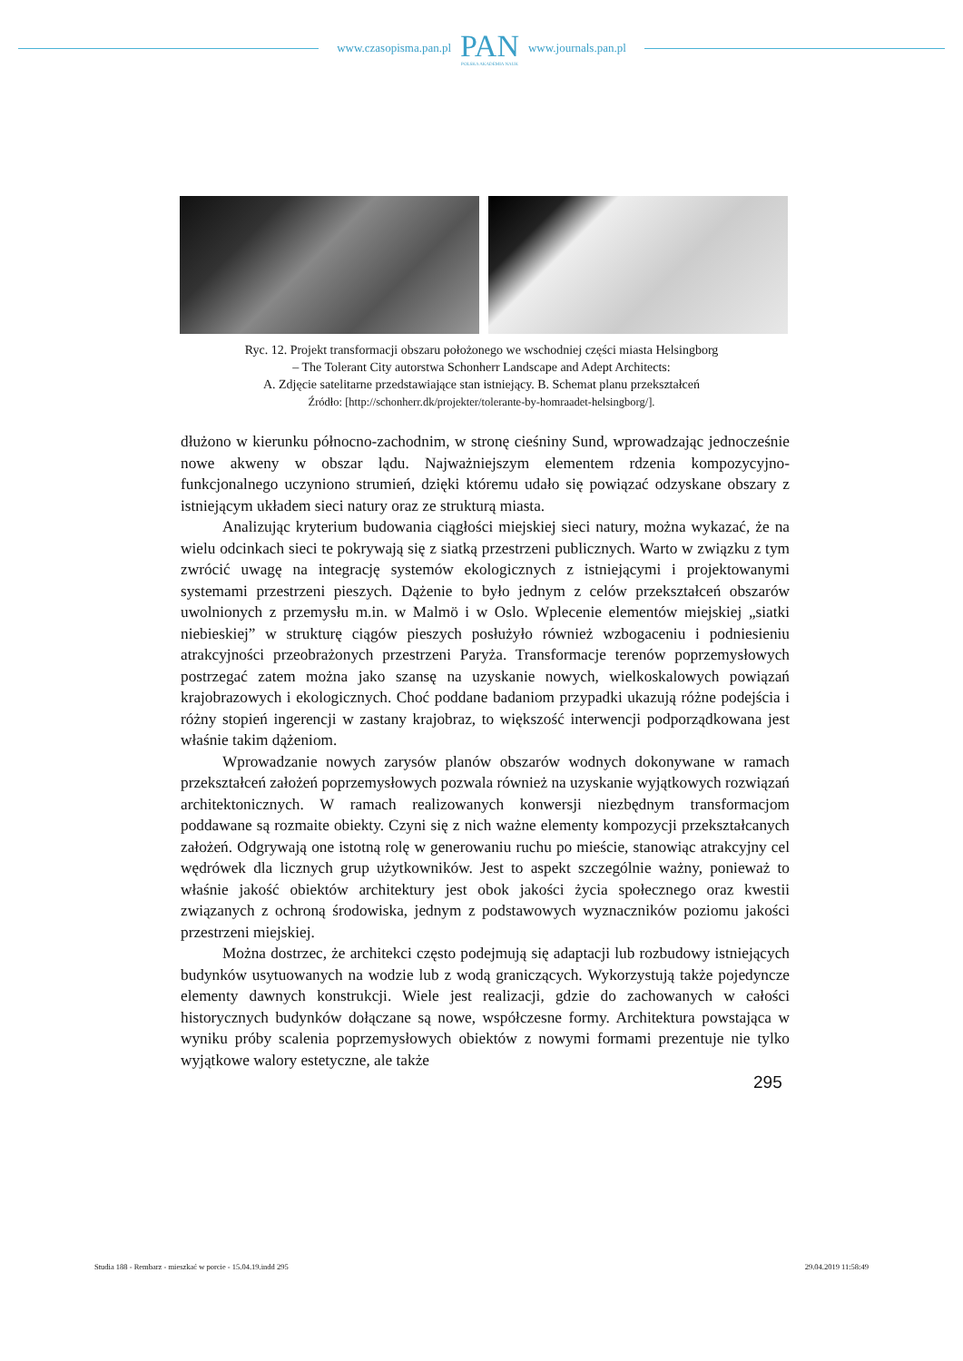www.czasopisma.pan.pl
PAN
POLSKA AKADEMIA NAUK
www.journals.pan.pl
Ryc. 12. Projekt transformacji obszaru położonego we wschodniej części miasta Helsingborg
– The Tolerant City autorstwa Schonherr Landscape and Adept Architects:
A. Zdjęcie satelitarne przedstawiające stan istniejący. B. Schemat planu przekształceń
Źródło: [http://schonherr.dk/projekter/tolerante-by-homraadet-helsingborg/].
dłużono w kierunku północno-zachodnim, w stronę cieśniny Sund, wprowadzając jednocześnie nowe akweny w obszar lądu. Najważniejszym elementem rdzenia kompozycyjno-funkcjonalnego uczyniono strumień, dzięki któremu udało się powiązać odzyskane obszary z istniejącym układem sieci natury oraz ze strukturą miasta.
Analizując kryterium budowania ciągłości miejskiej sieci natury, można wykazać, że na wielu odcinkach sieci te pokrywają się z siatką przestrzeni publicznych. Warto w związku z tym zwrócić uwagę na integrację systemów ekologicznych z istniejącymi i projektowanymi systemami przestrzeni pieszych. Dążenie to było jednym z celów przekształceń obszarów uwolnionych z przemysłu m.in. w Malmö i w Oslo. Wplecenie elementów miejskiej „siatki niebieskiej” w strukturę ciągów pieszych posłużyło również wzbogaceniu i podniesieniu atrakcyjności przeobrażonych przestrzeni Paryża. Transformacje terenów poprzemysłowych postrzegać zatem można jako szansę na uzyskanie nowych, wielkoskalowych powiązań krajobrazowych i ekologicznych. Choć poddane badaniom przypadki ukazują różne podejścia i różny stopień ingerencji w zastany krajobraz, to większość interwencji podporządkowana jest właśnie takim dążeniom.
Wprowadzanie nowych zarysów planów obszarów wodnych dokonywane w ramach przekształceń założeń poprzemysłowych pozwala również na uzyskanie wyjątkowych rozwiązań architektonicznych. W ramach realizowanych konwersji niezbędnym transformacjom poddawane są rozmaite obiekty. Czyni się z nich ważne elementy kompozycji przekształcanych założeń. Odgrywają one istotną rolę w generowaniu ruchu po mieście, stanowiąc atrakcyjny cel wędrówek dla licznych grup użytkowników. Jest to aspekt szczególnie ważny, ponieważ to właśnie jakość obiektów architektury jest obok jakości życia społecznego oraz kwestii związanych z ochroną środowiska, jednym z podstawowych wyznaczników poziomu jakości przestrzeni miejskiej.
Można dostrzec, że architekci często podejmują się adaptacji lub rozbudowy istniejących budynków usytuowanych na wodzie lub z wodą graniczących. Wykorzystują także pojedyncze elementy dawnych konstrukcji. Wiele jest realizacji, gdzie do zachowanych w całości historycznych budynków dołączane są nowe, współczesne formy. Architektura powstająca w wyniku próby scalenia poprzemysłowych obiektów z nowymi formami prezentuje nie tylko wyjątkowe walory estetyczne, ale także
295
Studia 188 - Rembarz - mieszkać w porcie - 15.04.19.indd 295 29.04.2019 11:58:49